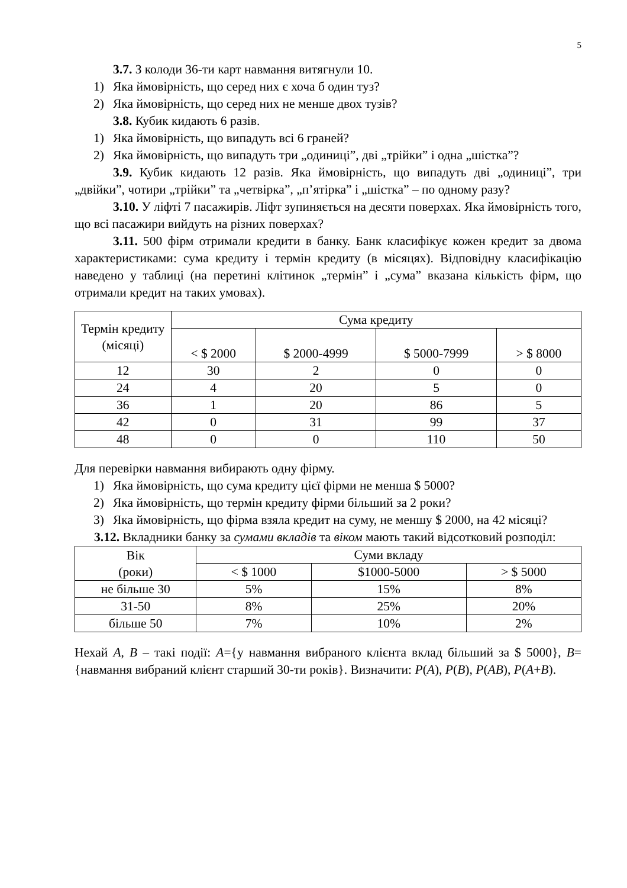5
3.7. З колоди 36-ти карт навмання витягнули 10.
1) Яка ймовірність, що серед них є хоча б один туз?
2) Яка ймовірність, що серед них не менше двох тузів?
3.8. Кубик кидають 6 разів.
1) Яка ймовірність, що випадуть всі 6 граней?
2) Яка ймовірність, що випадуть три „одиниці”, дві „трійки” і одна „шістка”?
3.9. Кубик кидають 12 разів. Яка ймовірність, що випадуть дві „одиниці”, три „двійки”, чотири „трійки” та „четвірка”, „п’ятірка” і „шістка” – по одному разу?
3.10. У ліфті 7 пасажирів. Ліфт зупиняється на десяти поверхах. Яка ймовірність того, що всі пасажири вийдуть на різних поверхах?
3.11. 500 фірм отримали кредити в банку. Банк класифікує кожен кредит за двома характеристиками: сума кредиту і термін кредиту (в місяцях). Відповідну класифікацію наведено у таблиці (на перетині клітинок „термін” і „сума” вказана кількість фірм, що отримали кредит на таких умовах).
| Термін кредиту (місяці) | Сума кредиту | | | |
| --- | --- | --- | --- | --- |
| | < $ 2000 | $ 2000-4999 | $ 5000-7999 | > $ 8000 |
| 12 | 30 | 2 | 0 | 0 |
| 24 | 4 | 20 | 5 | 0 |
| 36 | 1 | 20 | 86 | 5 |
| 42 | 0 | 31 | 99 | 37 |
| 48 | 0 | 0 | 110 | 50 |
Для перевірки навмання вибирають одну фірму.
1) Яка ймовірність, що сума кредиту цієї фірми не менша $ 5000?
2) Яка ймовірність, що термін кредиту фірми більший за 2 роки?
3) Яка ймовірність, що фірма взяла кредит на суму, не меншу $ 2000, на 42 місяці?
3.12. Вкладники банку за сумами вкладів та віком мають такий відсотковий розподіл:
| Вік (роки) | Суми вкладу | | |
| --- | --- | --- | --- |
| | < $ 1000 | $1000-5000 | > $ 5000 |
| не більше 30 | 5% | 15% | 8% |
| 31-50 | 8% | 25% | 20% |
| більше 50 | 7% | 10% | 2% |
Нехай A, B – такі події: A={у навмання вибраного клієнта вклад більший за $ 5000}, B={навмання вибраний клієнт старший 30-ти років}. Визначити: P(A), P(B), P(AB), P(A+B).